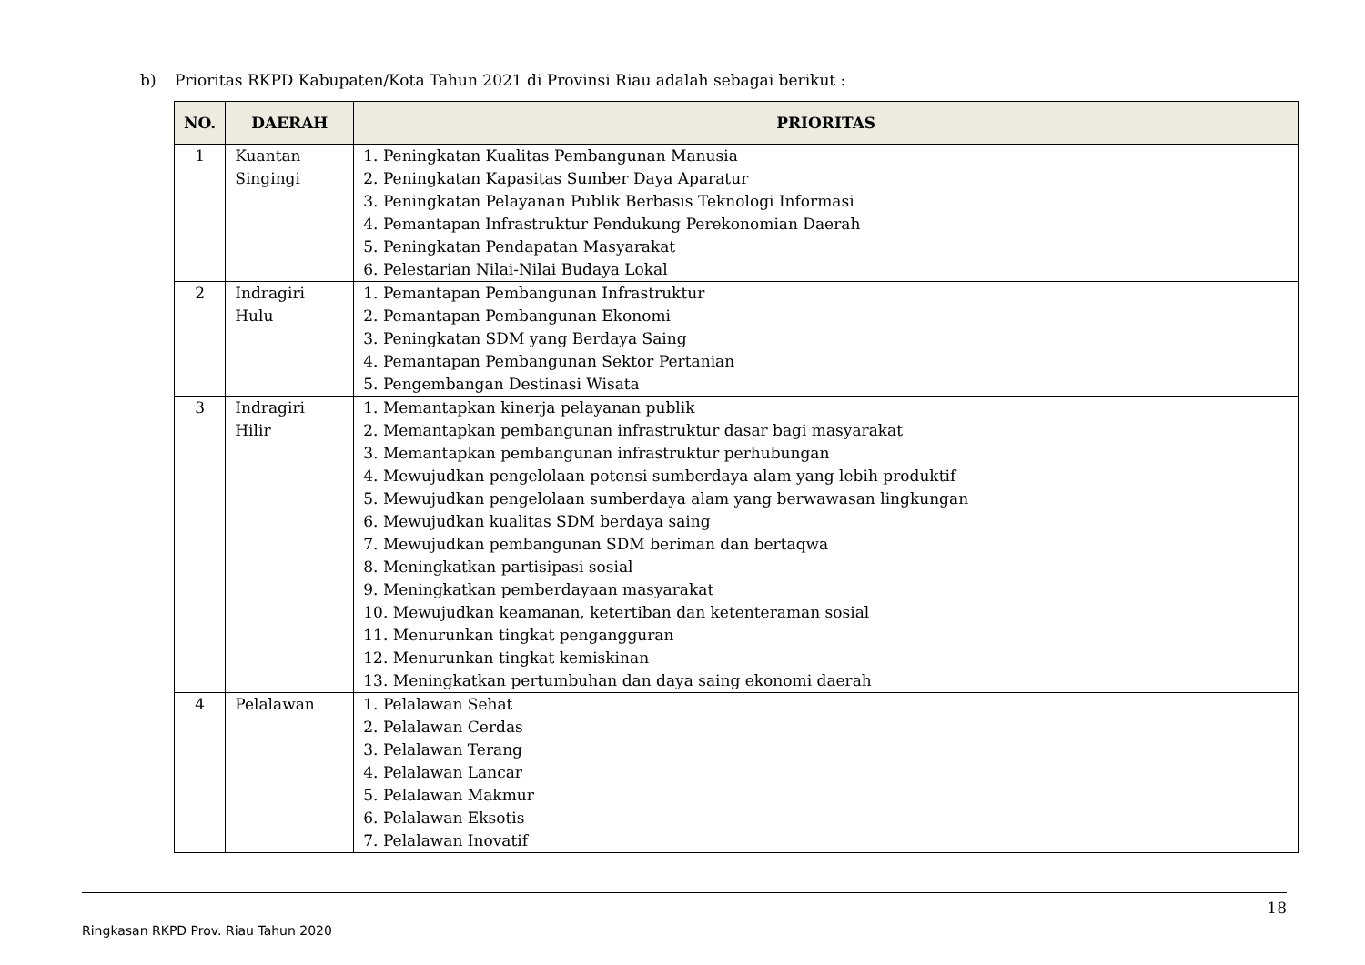b) Prioritas RKPD Kabupaten/Kota Tahun 2021 di Provinsi Riau adalah sebagai berikut :
| NO. | DAERAH | PRIORITAS |
| --- | --- | --- |
| 1 | Kuantan Singingi | 1. Peningkatan Kualitas Pembangunan Manusia 2. Peningkatan Kapasitas Sumber Daya Aparatur 3. Peningkatan Pelayanan Publik Berbasis Teknologi Informasi 4. Pemantapan Infrastruktur Pendukung Perekonomian Daerah 5. Peningkatan Pendapatan Masyarakat 6. Pelestarian Nilai-Nilai Budaya Lokal |
| 2 | Indragiri Hulu | 1. Pemantapan Pembangunan Infrastruktur 2. Pemantapan Pembangunan Ekonomi 3. Peningkatan SDM yang Berdaya Saing 4. Pemantapan Pembangunan Sektor Pertanian 5. Pengembangan Destinasi Wisata |
| 3 | Indragiri Hilir | 1. Memantapkan kinerja pelayanan publik 2. Memantapkan pembangunan infrastruktur dasar bagi masyarakat 3. Memantapkan pembangunan infrastruktur perhubungan 4. Mewujudkan pengelolaan potensi sumberdaya alam yang lebih produktif 5. Mewujudkan pengelolaan sumberdaya alam yang berwawasan lingkungan 6. Mewujudkan kualitas SDM berdaya saing 7. Mewujudkan pembangunan SDM beriman dan bertaqwa 8. Meningkatkan partisipasi sosial 9. Meningkatkan pemberdayaan masyarakat 10. Mewujudkan keamanan, ketertiban dan ketenteraman sosial 11. Menurunkan tingkat pengangguran 12. Menurunkan tingkat kemiskinan 13. Meningkatkan pertumbuhan dan daya saing ekonomi daerah |
| 4 | Pelalawan | 1. Pelalawan Sehat 2. Pelalawan Cerdas 3. Pelalawan Terang 4. Pelalawan Lancar 5. Pelalawan Makmur 6. Pelalawan Eksotis 7. Pelalawan Inovatif |
18
Ringkasan RKPD Prov. Riau Tahun 2020